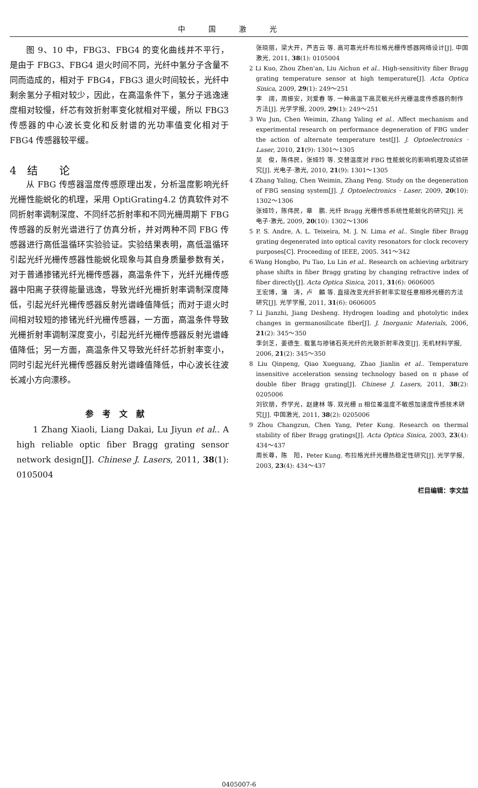中国激光
图 9、10 中，FBG3、FBG4 的变化曲线并不平行，是由于 FBG3、FBG4 退火时间不同，光纤中氢分子含量不同而造成的，相对于 FBG4，FBG3 退火时间较长，光纤中剩余氢分子相对较少，因此，在高温条件下，氢分子逃逸速度相对较慢，纤芯有效折射率变化就相对平缓，所以 FBG3 传感器的中心波长变化和反射谱的光功率值变化相对于 FBG4 传感器较平缓。
4　结　　论
从 FBG 传感器温度传感原理出发，分析温度影响光纤光栅性能蜕化的机理，采用 OptiGrating4.2 仿真软件对不同折射率调制深度、不同纤芯折射率和不同光栅周期下 FBG 传感器的反射光谱进行了仿真分析，并对两种不同 FBG 传感器进行高低温循环实验验证。实验结果表明，高低温循环引起光纤光栅传感器性能蜕化现象与其自身质量参数有关，对于普通掺锗光纤光栅传感器，高温条件下，光纤光栅传感器中阳离子获得能量逃逸，导致光纤光栅折射率调制深度降低，引起光纤光栅传感器反射光谱峰值降低；而对于退火时间相对较短的掺锗光纤光栅传感器，一方面，高温条件导致光栅折射率调制深度变小，引起光纤光栅传感器反射光谱峰值降低；另一方面，高温条件又导致光纤纤芯折射率变小，同时引起光纤光栅传感器反射光谱峰值降低，中心波长往波长减小方向漂移。
参考文献
1 Zhang Xiaoli, Liang Dakai, Lu Jiyun et al.. A high reliable optic fiber Bragg grating sensor network design[J]. Chinese J. Lasers, 2011, 38(1): 0105004
张晓丽，梁大开，芦吉云 等. 高可靠光纤布拉格光栅传感器网络设计[J]. 中国激光, 2011, 38(1): 0105004
2 Li Kuo, Zhou Zhen'an, Liu Aichun et al.. High-sensitivity fiber Bragg grating temperature sensor at high temperature[J]. Acta Optica Sinica, 2009, 29(1): 249～251
李　阔，周振安，刘爱春 等. 一种高温下高灵敏光纤光栅温度传感器的制作方法[J]. 光学学报, 2009, 29(1): 249～251
3 Wu Jun, Chen Weimin, Zhang Yaling et al.. Affect mechanism and experimental research on performance degeneration of FBG under the action of alternate temperature test[J]. J. Optoelectronics · Laser, 2010, 21(9): 1301～1305
吴　俊，陈伟民，张娅玲 等. 交替温度对 FBG 性能蜕化的影响机理及试验研究[J]. 光电子·激光, 2010, 21(9): 1301～1305
4 Zhang Yaling, Chen Weimin, Zhang Peng. Study on the degeneration of FBG sensing system[J]. J. Optoelectronics · Laser, 2009, 20(10): 1302～1306
张娅玲，陈伟民，章　鹏. 光纤 Bragg 光栅传感系统性能蜕化的研究[J]. 光电子·激光, 2009, 20(10): 1302～1306
5 P. S. Andre, A. L. Teixeira, M. J. N. Lima et al.. Single fiber Bragg grating degenerated into optical cavity resonators for clock recovery purposes[C]. Proceeding of IEEE, 2005. 341～342
6 Wang Hongbo, Pu Tao, Lu Lin et al.. Research on achieving arbitrary phase shifts in fiber Bragg grating by changing refractive index of fiber directly[J]. Acta Optica Sinica, 2011, 31(6): 0606005
王宏博，蒲　涛，卢　麟 等. 直接改变光纤折射率实现任意相移光栅的方法研究[J]. 光学学报, 2011, 31(6): 0606005
7 Li Jianzhi, Jiang Desheng. Hydrogen loading and photolytic index changes in germanosilicate fiber[J]. J. Inorganic Materials, 2006, 21(2): 345～350
李剑芝，姜德生. 载氢与掺锗石英光纤的光致折射率改变[J]. 无机材料学报, 2006, 21(2): 345～350
8 Liu Qinpeng, Qiao Xueguang, Zhao Jianlin et al.. Temperature insensitive acceleration sensing technology based on π phase of double fiber Bragg grating[J]. Chinese J. Lasers, 2011, 38(2): 0205006
刘钦朋，乔学光，赵建林 等. 双光栅 π 相位差温度不敏感加速度传感技术研究[J]. 中国激光, 2011, 38(2): 0205006
9 Zhou Changzun, Chen Yang, Peter Kung. Research on thermal stability of fiber Bragg gratings[J]. Acta Optica Sinica, 2003, 23(4): 434～437
周长尊，陈　阳，Peter Kung. 布拉格光纤光栅热稳定性研究[J]. 光学学报, 2003, 23(4): 434～437
栏目编辑：李文喆
0405007-6